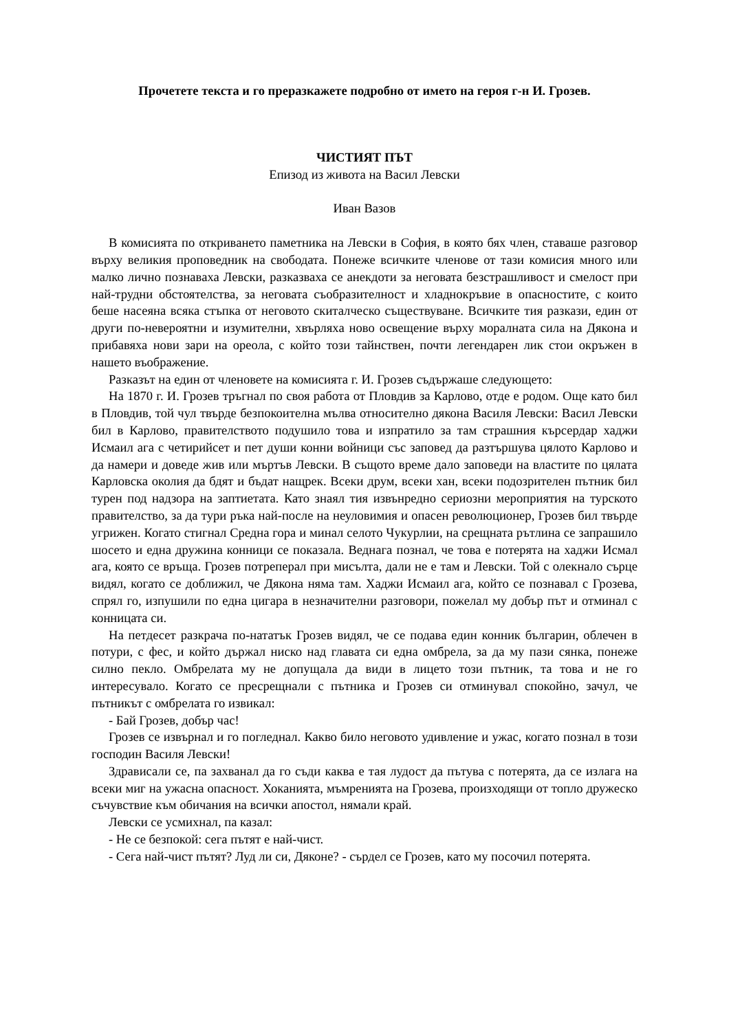Прочетете текста и го преразкажете подробно от името на героя г-н И. Грозев.
ЧИСТИЯТ ПЪТ
Епизод из живота на Васил Левски
Иван Вазов
В комисията по откриването паметника на Левски в София, в която бях член, ставаше разговор върху великия проповедник на свободата. Понеже всичките членове от тази комисия много или малко лично познаваха Левски, разказваха се анекдоти за неговата безстрашливост и смелост при най-трудни обстоятелства, за неговата съобразителност и хладнокръвие в опасностите, с които беше насеяна всяка стъпка от неговото скиталческо съществуване. Всичките тия разкази, един от други по-невероятни и изумителни, хвърляха ново освещение върху моралната сила на Дякона и прибавяха нови зари на ореола, с който този тайнствен, почти легендарен лик стои окръжен в нашето въображение.
Разказът на един от членовете на комисията г. И. Грозев съдържаше следующето:
На 1870 г. И. Грозев тръгнал по своя работа от Пловдив за Карлово, отде е родом. Още като бил в Пловдив, той чул твърде безпокоителна мълва относително дякона Василя Левски: Васил Левски бил в Карлово, правителството подушило това и изпратило за там страшния кърсердар хаджи Исмаил ага с четирийсет и пет души конни войници със заповед да разтършува цялото Карлово и да намери и доведе жив или мъртъв Левски. В същото време дало заповеди на властите по цялата Карловска околия да бдят и бъдат нащрек. Всеки друм, всеки хан, всеки подозрителен пътник бил турен под надзора на заптиетата. Като знаял тия извънредно сериозни мероприятия на турското правителство, за да тури ръка най-после на неуловимия и опасен революционер, Грозев бил твърде угрижен. Когато стигнал Средна гора и минал селото Чукурлии, на срещната рътлина се запрашило шосето и една дружина конници се показала. Веднага познал, че това е потерята на хаджи Исмал ага, която се връща. Грозев потреперал при мисълта, дали не е там и Левски. Той с олекнало сърце видял, когато се доближил, че Дякона няма там. Хаджи Исмаил ага, който се познавал с Грозева, спрял го, изпушили по една цигара в незначителни разговори, пожелал му добър път и отминал с конницата си.
На петдесет разкрача по-нататък Грозев видял, че се подава един конник българин, облечен в потури, с фес, и който държал ниско над главата си една омбрела, за да му пази сянка, понеже силно пекло. Омбрелата му не допущала да види в лицето този пътник, та това и не го интересувало. Когато се пресрещнали с пътника и Грозев си отминувал спокойно, зачул, че пътникът с омбрелата го извикал:
- Бай Грозев, добър час!
Грозев се извърнал и го погледнал. Какво било неговото удивление и ужас, когато познал в този господин Василя Левски!
Здрависали се, па захванал да го съди каква е тая лудост да пътува с потерята, да се излага на всеки миг на ужасна опасност. Хоканията, мъмренията на Грозева, произходящи от топло дружеско съчувствие към обичания на всички апостол, нямали край.
Левски се усмихнал, па казал:
- Не се безпокой: сега пътят е най-чист.
- Сега най-чист пътят? Луд ли си, Дяконе? - сърдел се Грозев, като му посочил потерята.